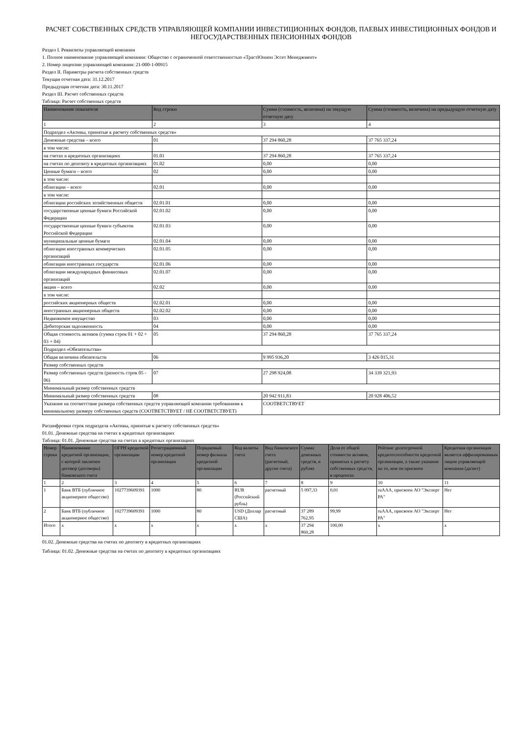РАСЧЕТ СОБСТВЕННЫХ СРЕДСТВ УПРАВЛЯЮЩЕЙ КОМПАНИИ ИНВЕСТИЦИОННЫХ ФОНДОВ, ПАЕВЫХ ИНВЕСТИЦИОННЫХ ФОНДОВ И НЕГОСУДАРСТВЕННЫХ ПЕНСИОННЫХ ФОНДОВ
Раздел I. Реквизиты управляющей компании
1. Полное наименование управляющей компании: Общество с ограниченной ответственностью «ТрастЮнион Эссет Менеджмент»
2. Номер лицензии управляющей компании: 21-000-1-00915
Раздел II. Параметры расчета собственных средств
Текущая отчетная дата: 31.12.2017
Предыдущая отчетная дата: 30.11.2017
Раздел III. Расчет собственных средств
Таблица: Расчет собственных средств
| Наименование показателя | Код строки | Сумма (стоимость, величина) на текущую отчетную дату | Сумма (стоимость, величина) на предыдущую отчетную дату |
| --- | --- | --- | --- |
| 1 | 2 | 3 | 4 |
| Подраздел «Активы, принятые к расчету собственных средств» | | | |
| Денежные средства – всего | 01 | 37 294 860,28 | 37 765 337,24 |
| в том числе: | | | |
| на счетах в кредитных организациях | 01.01 | 37 294 860,28 | 37 765 337,24 |
| на счетах по депозиту в кредитных организациях | 01.02 | 0,00 | 0,00 |
| Ценные бумаги – всего | 02 | 0,00 | 0,00 |
| в том числе: | | | |
| облигации – всего | 02.01 | 0,00 | 0,00 |
| в том числе: | | | |
| облигации российских хозяйственных обществ | 02.01.01 | 0,00 | 0,00 |
| государственные ценные бумаги Российской Федерации | 02.01.02 | 0,00 | 0,00 |
| государственные ценные бумаги субъектов Российской Федерации | 02.01.03 | 0,00 | 0,00 |
| муниципальные ценные бумаги | 02.01.04 | 0,00 | 0,00 |
| облигации иностранных коммерческих организаций | 02.01.05 | 0,00 | 0,00 |
| облигации иностранных государств | 02.01.06 | 0,00 | 0,00 |
| облигации международных финансовых организаций | 02.01.07 | 0,00 | 0,00 |
| акции – всего | 02.02 | 0,00 | 0,00 |
| в том числе: | | | |
| российских акционерных обществ | 02.02.01 | 0,00 | 0,00 |
| иностранных акционерных обществ | 02.02.02 | 0,00 | 0,00 |
| Недвижимое имущество | 03 | 0,00 | 0,00 |
| Дебиторская задолженность | 04 | 0,00 | 0,00 |
| Общая стоимость активов (сумма строк 01 + 02 + 03 + 04) | 05 | 37 294 860,28 | 37 765 337,24 |
| Подраздел «Обязательства» | | | |
| Общая величина обязательств | 06 | 9 995 936,20 | 3 426 015,31 |
| Размер собственных средств | | | |
| Размер собственных средств (разность строк 05 - 06) | 07 | 27 298 924,08 | 34 339 321,93 |
| Минимальный размер собственных средств | | | |
| Минимальный размер собственных средств | 08 | 20 942 911,83 | 20 928 406,52 |
| Указание на соответствие размера собственных средств управляющей компании требованиям к минимальному размеру собственных средств (СООТВЕТСТВУЕТ / НЕ СООТВЕТСТВУЕТ) | | СООТВЕТСТВУЕТ | |
Расшифровки строк подраздела «Активы, принятые к расчету собственных средств»
01.01. Денежные средства на счетах в кредитных организациях
Таблица: 01.01. Денежные средства на счетах в кредитных организациях
| Номер строки | Наименование кредитной организации, с которой заключен договор (договоры) банковского счета | ОГРН кредитной организации | Регистрационный номер кредитной организации | Порядковый номер филиала кредитной организации | Код валюты счета | Вид банковского счета (расчетный, другие счета) | Сумма денежных средств, в рублях | Доля от общей стоимости активов, принятых к расчету собственных средств, в процентах | Рейтинг долгосрочной кредитоспособности кредитной организации, а также указание на то, кем он присвоен | Кредитная организация является аффилированным лицом управляющей компании (да/нет) |
| --- | --- | --- | --- | --- | --- | --- | --- | --- | --- | --- |
| 1 | 2 | 3 | 4 | 5 | 6 | 7 | 8 | 9 | 10 | 11 |
| 1 | Банк ВТБ (публичное акционерное общество) | 1027739609391 | 1000 | 80 | RUB (Российский рубль) | расчетный | 5 097,33 | 0,01 | ruAAA, присвоен АО "Эксперт РА" | Нет |
| 2 | Банк ВТБ (публичное акционерное общество) | 1027739609391 | 1000 | 80 | USD (Доллар США) | расчетный | 37 289 762,95 | 99,99 | ruAAA, присвоен АО "Эксперт РА" | Нет |
| Итого | x | x | x | x | x | x | 37 294 860,28 | 100,00 | x | x |
01.02. Денежные средства на счетах по депозиту в кредитных организациях
Таблица: 01.02. Денежные средства на счетах по депозиту в кредитных организациях